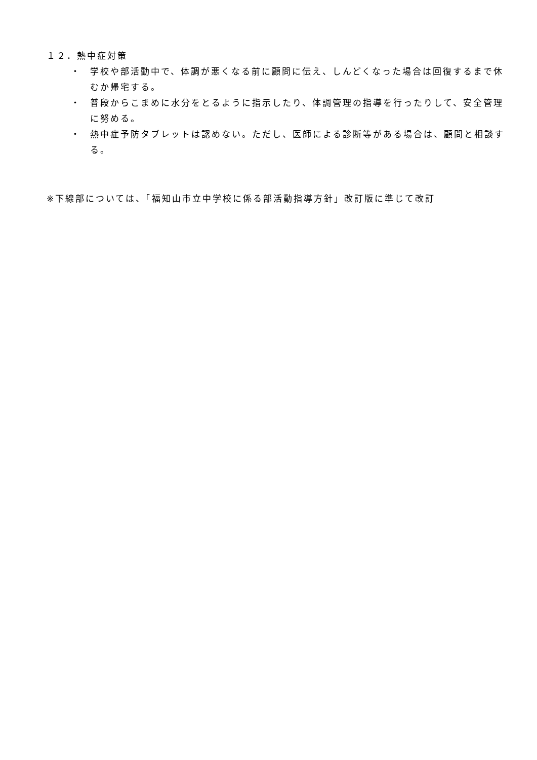１２．熱中症対策
・ 学校や部活動中で、体調が悪くなる前に顧問に伝え、しんどくなった場合は回復するまで休むか帰宅する。
・ 普段からこまめに水分をとるように指示したり、体調管理の指導を行ったりして、安全管理に努める。
・ 熱中症予防タブレットは認めない。ただし、医師による診断等がある場合は、顧問と相談する。
※下線部については、「福知山市立中学校に係る部活動指導方針」改訂版に準じて改訂